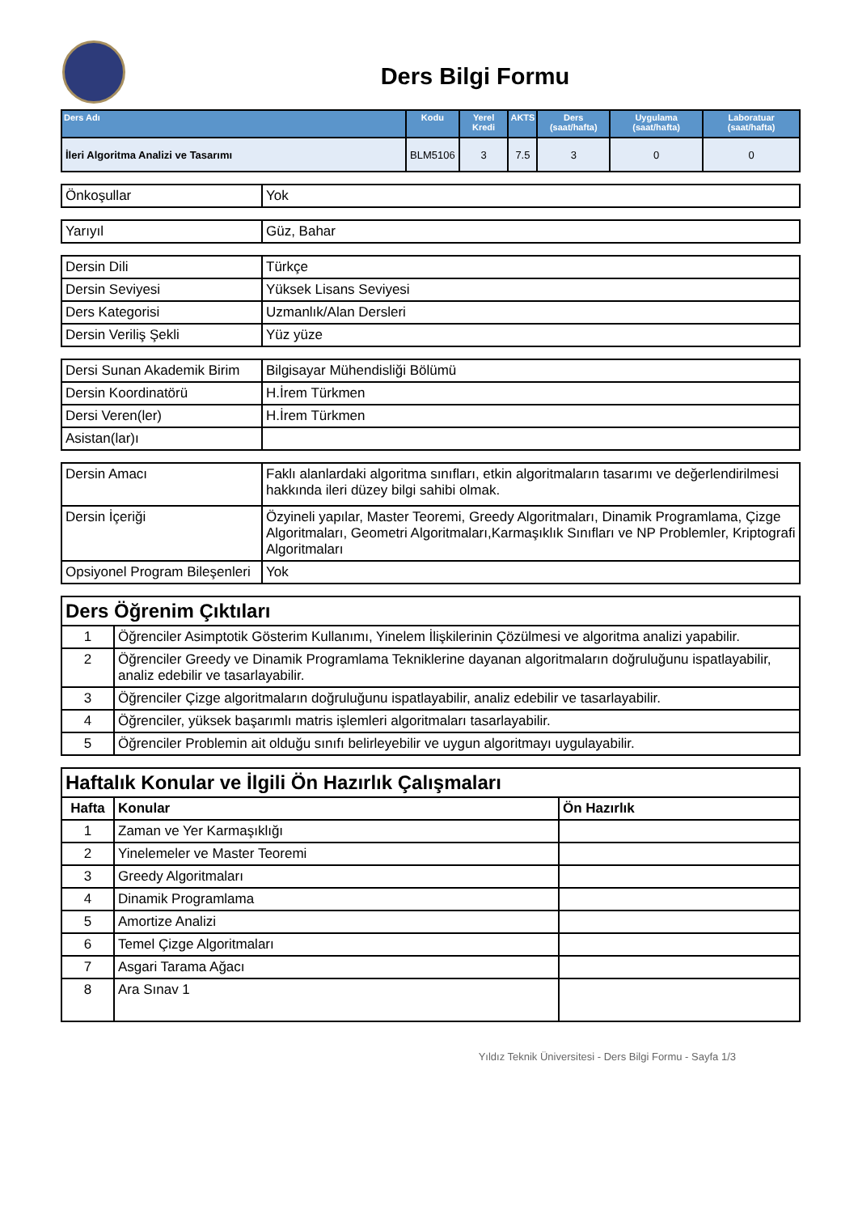Ders Bilgi Formu
| Ders Adı | Kodu | Yerel Kredi | AKTS | Ders (saat/hafta) | Uygulama (saat/hafta) | Laboratuar (saat/hafta) |
| --- | --- | --- | --- | --- | --- | --- |
| İleri Algoritma Analizi ve Tasarımı | BLM5106 | 3 | 7.5 | 3 | 0 | 0 |
| Önkoşullar | Yok |
| Yarıyıl | Güz, Bahar |
| Dersin Dili | Türkçe |
| Dersin Seviyesi | Yüksek Lisans Seviyesi |
| Ders Kategorisi | Uzmanlık/Alan Dersleri |
| Dersin Veriliş Şekli | Yüz yüze |
| Dersi Sunan Akademik Birim | Bilgisayar Mühendisliği Bölümü |
| Dersin Koordinatörü | H.İrem Türkmen |
| Dersi Veren(ler) | H.İrem Türkmen |
| Asistan(lar)ı | |
| Dersin Amacı | Faklı alanlardaki algoritma sınıfları, etkin algoritmaların tasarımı ve değerlendirilmesi hakkında ileri düzey bilgi sahibi olmak. |
| Dersin İçeriği | Özyineli yapılar, Master Teoremi, Greedy Algoritmaları, Dinamik Programlama, Çizge Algoritmaları, Geometri Algoritmaları,Karmaşıklık Sınıfları ve NP Problemler, Kriptografi Algoritmaları |
| Opsiyonel Program Bileşenleri | Yok |
| Ders Öğrenim Çıktıları | |
| --- | --- |
| 1 | Öğrenciler Asimptotik Gösterim Kullanımı, Yinelem İlişkilerinin Çözülmesi ve algoritma analizi yapabilir. |
| 2 | Öğrenciler Greedy ve Dinamik Programlama Tekniklerine dayanan algoritmaların doğruluğunu ispatlayabilir, analiz edebilir ve tasarlayabilir. |
| 3 | Öğrenciler Çizge algoritmaların doğruluğunu ispatlayabilir, analiz edebilir ve tasarlayabilir. |
| 4 | Öğrenciler, yüksek başarımlı matris işlemleri algoritmaları tasarlayabilir. |
| 5 | Öğrenciler Problemin ait olduğu sınıfı belirleyebilir ve uygun algoritmayı uygulayabilir. |
| Haftalık Konular ve İlgili Ön Hazırlık Çalışmaları | | |
| --- | --- | --- |
| Hafta | Konular | Ön Hazırlık |
| 1 | Zaman ve Yer Karmaşıklığı | |
| 2 | Yinelemeler ve Master Teoremi | |
| 3 | Greedy Algoritmaları | |
| 4 | Dinamik Programlama | |
| 5 | Amortize Analizi | |
| 6 | Temel Çizge Algoritmaları | |
| 7 | Asgari Tarama Ağacı | |
| 8 | Ara Sınav 1 | |
Yıldız Teknik Üniversitesi - Ders Bilgi Formu - Sayfa 1/3